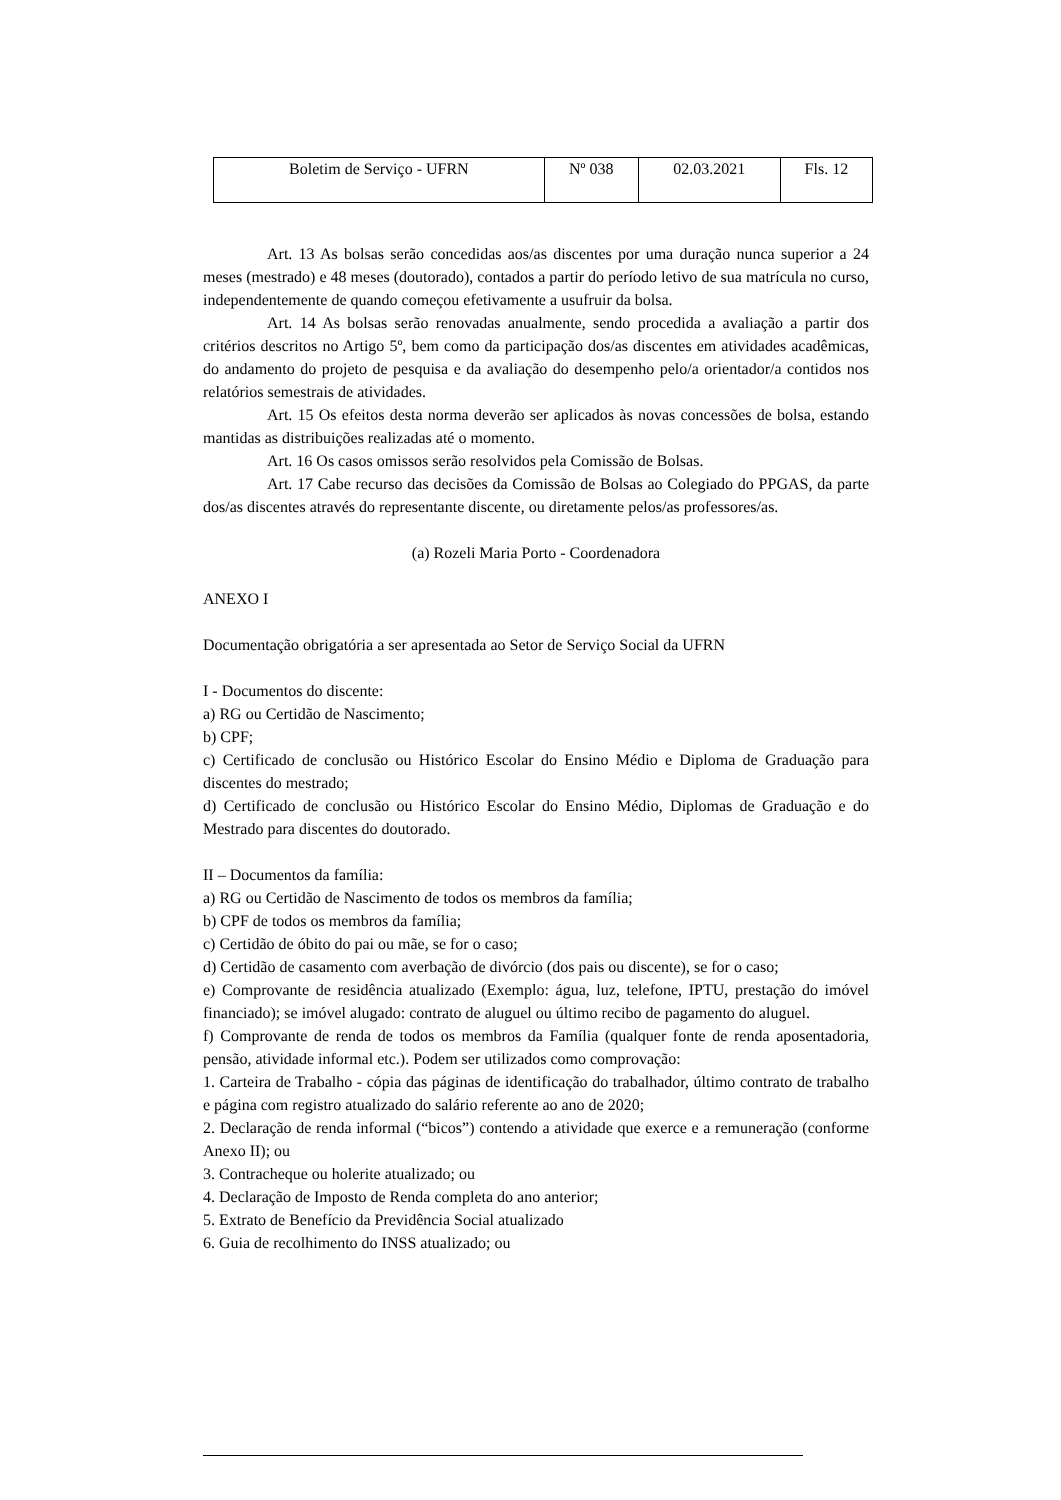| Boletim de Serviço - UFRN | Nº 038 | 02.03.2021 | Fls. 12 |
Art. 13 As bolsas serão concedidas aos/as discentes por uma duração nunca superior a 24 meses (mestrado) e 48 meses (doutorado), contados a partir do período letivo de sua matrícula no curso, independentemente de quando começou efetivamente a usufruir da bolsa.
Art. 14 As bolsas serão renovadas anualmente, sendo procedida a avaliação a partir dos critérios descritos no Artigo 5º, bem como da participação dos/as discentes em atividades acadêmicas, do andamento do projeto de pesquisa e da avaliação do desempenho pelo/a orientador/a contidos nos relatórios semestrais de atividades.
Art. 15 Os efeitos desta norma deverão ser aplicados às novas concessões de bolsa, estando mantidas as distribuições realizadas até o momento.
Art. 16 Os casos omissos serão resolvidos pela Comissão de Bolsas.
Art. 17 Cabe recurso das decisões da Comissão de Bolsas ao Colegiado do PPGAS, da parte dos/as discentes através do representante discente, ou diretamente pelos/as professores/as.
(a) Rozeli Maria Porto - Coordenadora
ANEXO I
Documentação obrigatória a ser apresentada ao Setor de Serviço Social da UFRN
I - Documentos do discente:
a) RG ou Certidão de Nascimento;
b) CPF;
c) Certificado de conclusão ou Histórico Escolar do Ensino Médio e Diploma de Graduação para discentes do mestrado;
d) Certificado de conclusão ou Histórico Escolar do Ensino Médio, Diplomas de Graduação e do Mestrado para discentes do doutorado.
II – Documentos da família:
a) RG ou Certidão de Nascimento de todos os membros da família;
b) CPF de todos os membros da família;
c) Certidão de óbito do pai ou mãe, se for o caso;
d) Certidão de casamento com averbação de divórcio (dos pais ou discente), se for o caso;
e) Comprovante de residência atualizado (Exemplo: água, luz, telefone, IPTU, prestação do imóvel financiado); se imóvel alugado: contrato de aluguel ou último recibo de pagamento do aluguel.
f) Comprovante de renda de todos os membros da Família (qualquer fonte de renda aposentadoria, pensão, atividade informal etc.). Podem ser utilizados como comprovação:
1. Carteira de Trabalho - cópia das páginas de identificação do trabalhador, último contrato de trabalho e página com registro atualizado do salário referente ao ano de 2020;
2. Declaração de renda informal (“bicos”) contendo a atividade que exerce e a remuneração (conforme Anexo II); ou
3. Contracheque ou holerite atualizado; ou
4. Declaração de Imposto de Renda completa do ano anterior;
5. Extrato de Benefício da Previdência Social atualizado
6. Guia de recolhimento do INSS atualizado; ou